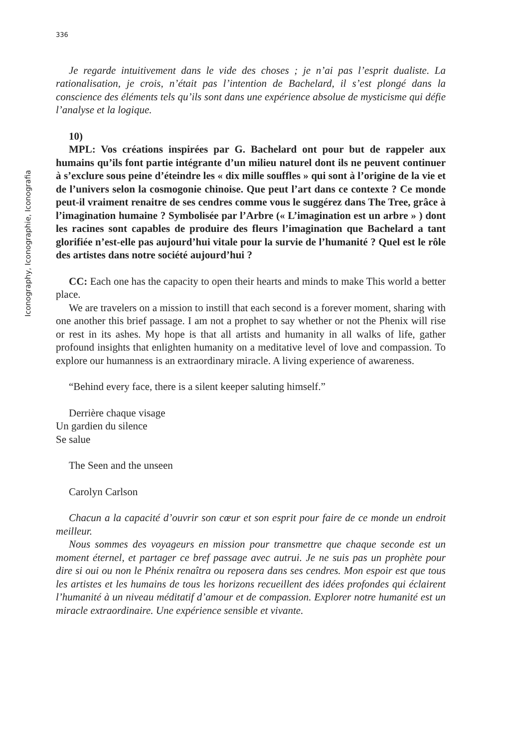Iconography, Iconographie, Iconografia
336
Je regarde intuitivement dans le vide des choses ; je n’ai pas l’esprit dualiste. La rationalisation, je crois, n’était pas l’intention de Bachelard, il s’est plongé dans la conscience des éléments tels qu’ils sont dans une expérience absolue de mysticisme qui défie l’analyse et la logique.
10)
MPL: Vos créations inspirées par G. Bachelard ont pour but de rappeler aux humains qu’ils font partie intégrante d’un milieu naturel dont ils ne peuvent continuer à s’exclure sous peine d’éteindre les « dix mille souffles » qui sont à l’origine de la vie et de l’univers selon la cosmogonie chinoise. Que peut l’art dans ce contexte ? Ce monde peut-il vraiment renaitre de ses cendres comme vous le suggérez dans The Tree, grâce à l’imagination humaine ? Symbolisée par l’Arbre (« L’imagination est un arbre » ) dont les racines sont capables de produire des fleurs l’imagination que Bachelard a tant glorifiée n’est-elle pas aujourd’hui vitale pour la survie de l’humanité ? Quel est le rôle des artistes dans notre société aujourd’hui ?
CC: Each one has the capacity to open their hearts and minds to make This world a better place.
We are travelers on a mission to instill that each second is a forever moment, sharing with one another this brief passage. I am not a prophet to say whether or not the Phenix will rise or rest in its ashes. My hope is that all artists and humanity in all walks of life, gather profound insights that enlighten humanity on a meditative level of love and compassion. To explore our humanness is an extraordinary miracle. A living experience of awareness.
“Behind every face, there is a silent keeper saluting himself.”
Derrière chaque visage
Un gardien du silence
Se salue
The Seen and the unseen
Carolyn Carlson
Chacun a la capacité d’ouvrir son cœur et son esprit pour faire de ce monde un endroit meilleur.
Nous sommes des voyageurs en mission pour transmettre que chaque seconde est un moment éternel, et partager ce bref passage avec autrui. Je ne suis pas un prophète pour dire si oui ou non le Phénix renaîtra ou reposera dans ses cendres. Mon espoir est que tous les artistes et les humains de tous les horizons recueillent des idées profondes qui éclairent l’humanité à un niveau méditatif d’amour et de compassion. Explorer notre humanité est un miracle extraordinaire. Une expérience sensible et vivante.